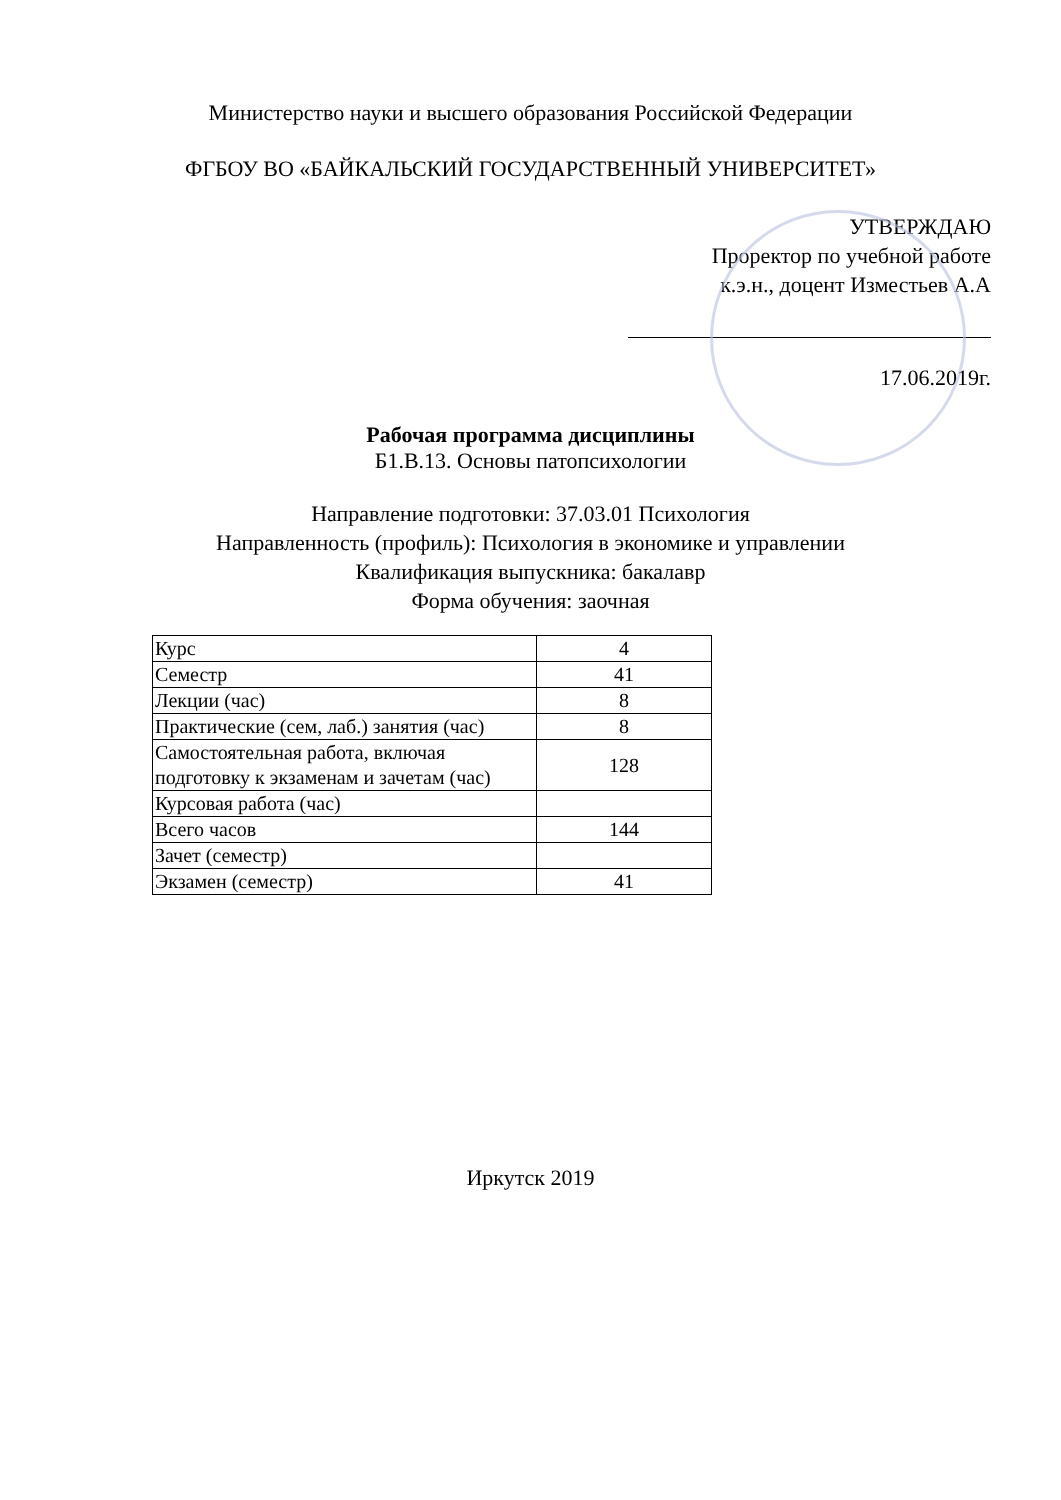Министерство науки и высшего образования Российской Федерации
ФГБОУ ВО «БАЙКАЛЬСКИЙ ГОСУДАРСТВЕННЫЙ УНИВЕРСИТЕТ»
УТВЕРЖДАЮ
Проректор по учебной работе
к.э.н., доцент Изместьев А.А
17.06.2019г.
Рабочая программа дисциплины
Б1.В.13. Основы патопсихологии
Направление подготовки: 37.03.01 Психология
Направленность (профиль): Психология в экономике и управлении
Квалификация выпускника: бакалавр
Форма обучения: заочная
| Курс | 4 |
| Семестр | 41 |
| Лекции (час) | 8 |
| Практические (сем, лаб.) занятия (час) | 8 |
| Самостоятельная работа, включая подготовку к экзаменам и зачетам (час) | 128 |
| Курсовая работа (час) | |
| Всего часов | 144 |
| Зачет (семестр) | |
| Экзамен (семестр) | 41 |
Иркутск 2019